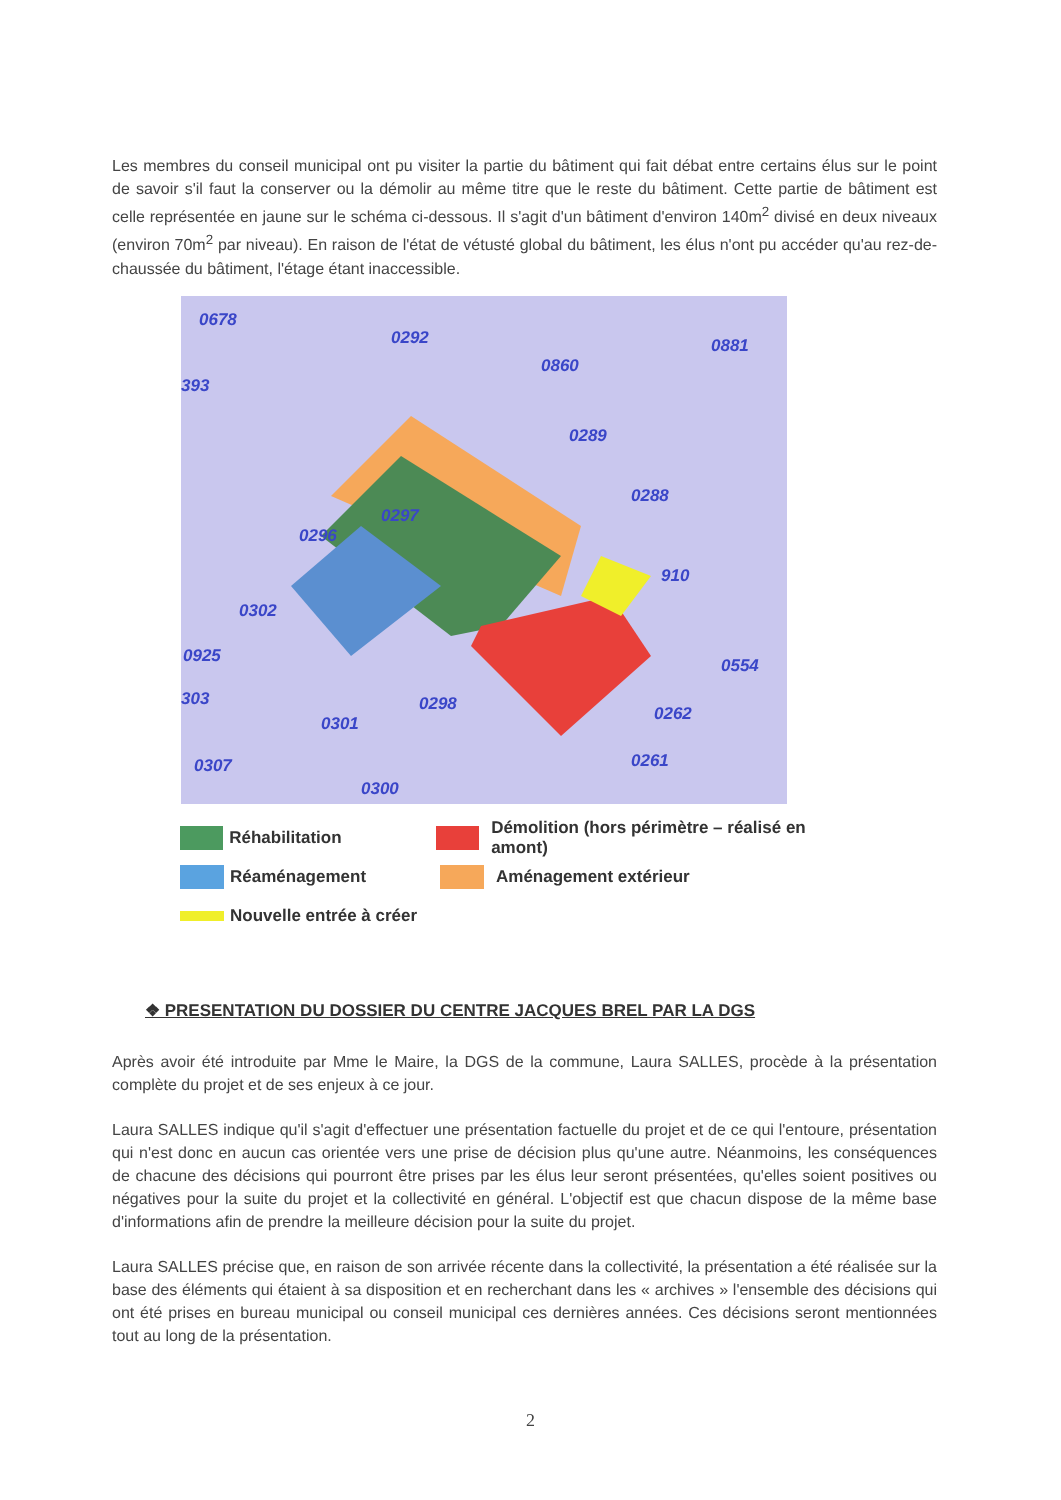Les membres du conseil municipal ont pu visiter la partie du bâtiment qui fait débat entre certains élus sur le point de savoir s'il faut la conserver ou la démolir au même titre que le reste du bâtiment. Cette partie de bâtiment est celle représentée en jaune sur le schéma ci-dessous. Il s'agit d'un bâtiment d'environ 140m<sup>2</sup> divisé en deux niveaux (environ 70m<sup>2</sup> par niveau). En raison de l'état de vétusté global du bâtiment, les élus n'ont pu accéder qu'au rez-de-chaussée du bâtiment, l'étage étant inaccessible.
0678
0292 0881
0860
393
0289
0288
0297
0296
910
0302
0925 0554
303 0298 0262 0301
0307 0261
0300
Réhabilitation Démolition (hors périmètre – réalisé en amont)
Réaménagement Aménagement extérieur
Nouvelle entrée à créer
❖ PRESENTATION DU DOSSIER DU CENTRE JACQUES BREL PAR LA DGS
Après avoir été introduite par Mme le Maire, la DGS de la commune, Laura SALLES, procède à la présentation complète du projet et de ses enjeux à ce jour.
Laura SALLES indique qu'il s'agit d'effectuer une présentation factuelle du projet et de ce qui l'entoure, présentation qui n'est donc en aucun cas orientée vers une prise de décision plus qu'une autre. Néanmoins, les conséquences de chacune des décisions qui pourront être prises par les élus leur seront présentées, qu'elles soient positives ou négatives pour la suite du projet et la collectivité en général. L'objectif est que chacun dispose de la même base d'informations afin de prendre la meilleure décision pour la suite du projet.
Laura SALLES précise que, en raison de son arrivée récente dans la collectivité, la présentation a été réalisée sur la base des éléments qui étaient à sa disposition et en recherchant dans les « archives » l'ensemble des décisions qui ont été prises en bureau municipal ou conseil municipal ces dernières années. Ces décisions seront mentionnées tout au long de la présentation.
2